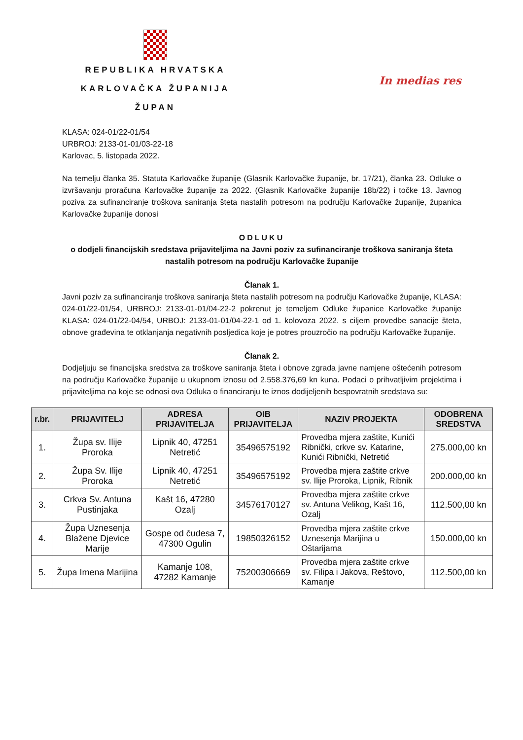REPUBLIKA HRVATSKA
KARLOVAČKA ŽUPANIJA
ŽUPAN
In medias res
KLASA: 024-01/22-01/54
URBROJ: 2133-01-01/03-22-18
Karlovac, 5. listopada 2022.
Na temelju članka 35. Statuta Karlovačke županije (Glasnik Karlovačke županije, br. 17/21), članka 23. Odluke o izvršavanju proračuna Karlovačke županije za 2022. (Glasnik Karlovačke županije 18b/22) i točke 13. Javnog poziva za sufinanciranje troškova saniranja šteta nastalih potresom na području Karlovačke županije, županica Karlovačke županije donosi
ODLUKU
o dodjeli financijskih sredstava prijaviteljima na Javni poziv za sufinanciranje troškova saniranja šteta nastalih potresom na području Karlovačke županije
Članak 1.
Javni poziv za sufinanciranje troškova saniranja šteta nastalih potresom na području Karlovačke županije, KLASA: 024-01/22-01/54, URBROJ: 2133-01-01/04-22-2 pokrenut je temeljem Odluke županice Karlovačke županije KLASA: 024-01/22-04/54, URBOJ: 2133-01-01/04-22-1 od 1. kolovoza 2022. s ciljem provedbe sanacije šteta, obnove građevina te otklanjanja negativnih posljedica koje je potres prouzročio na području Karlovačke županije.
Članak 2.
Dodjeljuju se financijska sredstva za troškove saniranja šteta i obnove zgrada javne namjene oštećenih potresom na području Karlovačke županije u ukupnom iznosu od 2.558.376,69 kn kuna. Podaci o prihvatljivim projektima i prijaviteljima na koje se odnosi ova Odluka o financiranju te iznos dodijeljenih bespovratnih sredstava su:
| r.br. | PRIJAVITELJ | ADRESA PRIJAVITELJA | OIB PRIJAVITELJA | NAZIV PROJEKTA | ODOBRENA SREDSTVA |
| --- | --- | --- | --- | --- | --- |
| 1. | Župa sv. Ilije Proroka | Lipnik 40, 47251 Netretić | 35496575192 | Provedba mjera zaštite, Kunići Ribnički, crkve sv. Katarine, Kunići Ribnički, Netretić | 275.000,00 kn |
| 2. | Župa Sv. Ilije Proroka | Lipnik 40, 47251 Netretić | 35496575192 | Provedba mjera zaštite crkve sv. Ilije Proroka, Lipnik, Ribnik | 200.000,00 kn |
| 3. | Crkva Sv. Antuna Pustinjaka | Kašt 16, 47280 Ozalj | 34576170127 | Provedba mjera zaštite crkve sv. Antuna Velikog, Kašt 16, Ozalj | 112.500,00 kn |
| 4. | Župa Uznesenja Blažene Djevice Marije | Gospe od čudesa 7, 47300 Ogulin | 19850326152 | Provedba mjera zaštite crkve Uznesenja Marijina u Oštarijama | 150.000,00 kn |
| 5. | Župa Imena Marijina | Kamanje 108, 47282 Kamanje | 75200306669 | Provedba mjera zaštite crkve sv. Filipa i Jakova, Reštovo, Kamanje | 112.500,00 kn |